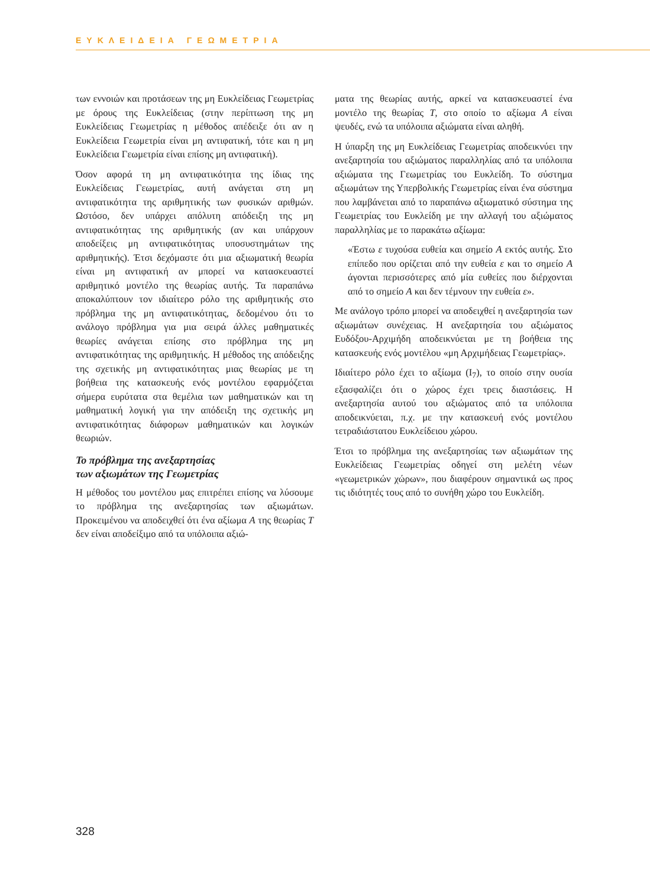ΕΥΚΛΕΙΔΕΙΑ ΓΕΩΜΕΤΡΙΑ
των εννοιών και προτάσεων της μη Ευκλείδειας Γεωμετρίας με όρους της Ευκλείδειας (στην περίπτωση της μη Ευκλείδειας Γεωμετρίας η μέθοδος απέδειξε ότι αν η Ευκλείδεια Γεωμετρία είναι μη αντιφατική, τότε και η μη Ευκλείδεια Γεωμετρία είναι επίσης μη αντιφατική).
Όσον αφορά τη μη αντιφατικότητα της ίδιας της Ευκλείδειας Γεωμετρίας, αυτή ανάγεται στη μη αντιφατικότητα της αριθμητικής των φυσικών αριθμών. Ωστόσο, δεν υπάρχει απόλυτη απόδειξη της μη αντιφατικότητας της αριθμητικής (αν και υπάρχουν αποδείξεις μη αντιφατικότητας υποσυστημάτων της αριθμητικής). Έτσι δεχόμαστε ότι μια αξιωματική θεωρία είναι μη αντιφατική αν μπορεί να κατασκευαστεί αριθμητικό μοντέλο της θεωρίας αυτής. Τα παραπάνω αποκαλύπτουν τον ιδιαίτερο ρόλο της αριθμητικής στο πρόβλημα της μη αντιφατικότητας, δεδομένου ότι το ανάλογο πρόβλημα για μια σειρά άλλες μαθηματικές θεωρίες ανάγεται επίσης στο πρόβλημα της μη αντιφατικότητας της αριθμητικής. Η μέθοδος της απόδειξης της σχετικής μη αντιφατικότητας μιας θεωρίας με τη βοήθεια της κατασκευής ενός μοντέλου εφαρμόζεται σήμερα ευρύτατα στα θεμέλια των μαθηματικών και τη μαθηματική λογική για την απόδειξη της σχετικής μη αντιφατικότητας διάφορων μαθηματικών και λογικών θεωριών.
Το πρόβλημα της ανεξαρτησίας
των αξιωμάτων της Γεωμετρίας
Η μέθοδος του μοντέλου μας επιτρέπει επίσης να λύσουμε το πρόβλημα της ανεξαρτησίας των αξιωμάτων. Προκειμένου να αποδειχθεί ότι ένα αξίωμα A της θεωρίας T δεν είναι αποδείξιμο από τα υπόλοιπα αξιώ-
ματα της θεωρίας αυτής, αρκεί να κατασκευαστεί ένα μοντέλο της θεωρίας T, στο οποίο το αξίωμα A είναι ψευδές, ενώ τα υπόλοιπα αξιώματα είναι αληθή.
Η ύπαρξη της μη Ευκλείδειας Γεωμετρίας αποδεικνύει την ανεξαρτησία του αξιώματος παραλληλίας από τα υπόλοιπα αξιώματα της Γεωμετρίας του Ευκλείδη. Το σύστημα αξιωμάτων της Υπερβολικής Γεωμετρίας είναι ένα σύστημα που λαμβάνεται από το παραπάνω αξιωματικό σύστημα της Γεωμετρίας του Ευκλείδη με την αλλαγή του αξιώματος παραλληλίας με το παρακάτω αξίωμα:
«Έστω ε τυχούσα ευθεία και σημείο A εκτός αυτής. Στο επίπεδο που ορίζεται από την ευθεία ε και το σημείο A άγονται περισσότερες από μία ευθείες που διέρχονται από το σημείο A και δεν τέμνουν την ευθεία ε».
Με ανάλογο τρόπο μπορεί να αποδειχθεί η ανεξαρτησία των αξιωμάτων συνέχειας. Η ανεξαρτησία του αξιώματος Ευδόξου-Αρχιμήδη αποδεικνύεται με τη βοήθεια της κατασκευής ενός μοντέλου «μη Αρχιμήδειας Γεωμετρίας».
Ιδιαίτερο ρόλο έχει το αξίωμα (I<sub>7</sub>), το οποίο στην ουσία εξασφαλίζει ότι ο χώρος έχει τρεις διαστάσεις. Η ανεξαρτησία αυτού του αξιώματος από τα υπόλοιπα αποδεικνύεται, π.χ. με την κατασκευή ενός μοντέλου τετραδιάστατου Ευκλείδειου χώρου.
Έτσι το πρόβλημα της ανεξαρτησίας των αξιωμάτων της Ευκλείδειας Γεωμετρίας οδηγεί στη μελέτη νέων «γεωμετρικών χώρων», που διαφέρουν σημαντικά ως προς τις ιδιότητές τους από το συνήθη χώρο του Ευκλείδη.
328